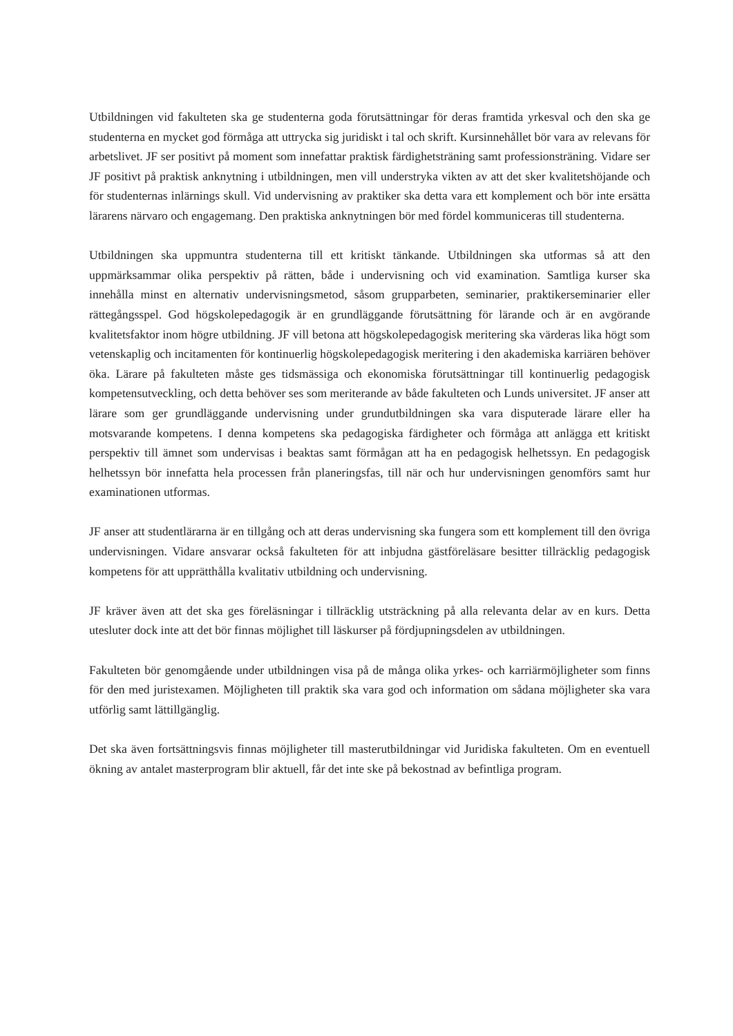Utbildningen vid fakulteten ska ge studenterna goda förutsättningar för deras framtida yrkesval och den ska ge studenterna en mycket god förmåga att uttrycka sig juridiskt i tal och skrift. Kursinnehållet bör vara av relevans för arbetslivet. JF ser positivt på moment som innefattar praktisk färdighetsträning samt professionsträning. Vidare ser JF positivt på praktisk anknytning i utbildningen, men vill understryka vikten av att det sker kvalitetshöjande och för studenternas inlärnings skull. Vid undervisning av praktiker ska detta vara ett komplement och bör inte ersätta lärarens närvaro och engagemang. Den praktiska anknytningen bör med fördel kommuniceras till studenterna.
Utbildningen ska uppmuntra studenterna till ett kritiskt tänkande. Utbildningen ska utformas så att den uppmärksammar olika perspektiv på rätten, både i undervisning och vid examination. Samtliga kurser ska innehålla minst en alternativ undervisningsmetod, såsom grupparbeten, seminarier, praktikerseminarier eller rättegångsspel. God högskolepedagogik är en grundläggande förutsättning för lärande och är en avgörande kvalitetsfaktor inom högre utbildning. JF vill betona att högskolepedagogisk meritering ska värderas lika högt som vetenskaplig och incitamenten för kontinuerlig högskolepedagogisk meritering i den akademiska karriären behöver öka. Lärare på fakulteten måste ges tidsmässiga och ekonomiska förutsättningar till kontinuerlig pedagogisk kompetensutveckling, och detta behöver ses som meriterande av både fakulteten och Lunds universitet. JF anser att lärare som ger grundläggande undervisning under grundutbildningen ska vara disputerade lärare eller ha motsvarande kompetens. I denna kompetens ska pedagogiska färdigheter och förmåga att anlägga ett kritiskt perspektiv till ämnet som undervisas i beaktas samt förmågan att ha en pedagogisk helhetssyn. En pedagogisk helhetssyn bör innefatta hela processen från planeringsfas, till när och hur undervisningen genomförs samt hur examinationen utformas.
JF anser att studentlärarna är en tillgång och att deras undervisning ska fungera som ett komplement till den övriga undervisningen. Vidare ansvarar också fakulteten för att inbjudna gästföreläsare besitter tillräcklig pedagogisk kompetens för att upprätthålla kvalitativ utbildning och undervisning.
JF kräver även att det ska ges föreläsningar i tillräcklig utsträckning på alla relevanta delar av en kurs. Detta utesluter dock inte att det bör finnas möjlighet till läskurser på fördjupningsdelen av utbildningen.
Fakulteten bör genomgående under utbildningen visa på de många olika yrkes- och karriärmöjligheter som finns för den med juristexamen. Möjligheten till praktik ska vara god och information om sådana möjligheter ska vara utförlig samt lättillgänglig.
Det ska även fortsättningsvis finnas möjligheter till masterutbildningar vid Juridiska fakulteten. Om en eventuell ökning av antalet masterprogram blir aktuell, får det inte ske på bekostnad av befintliga program.